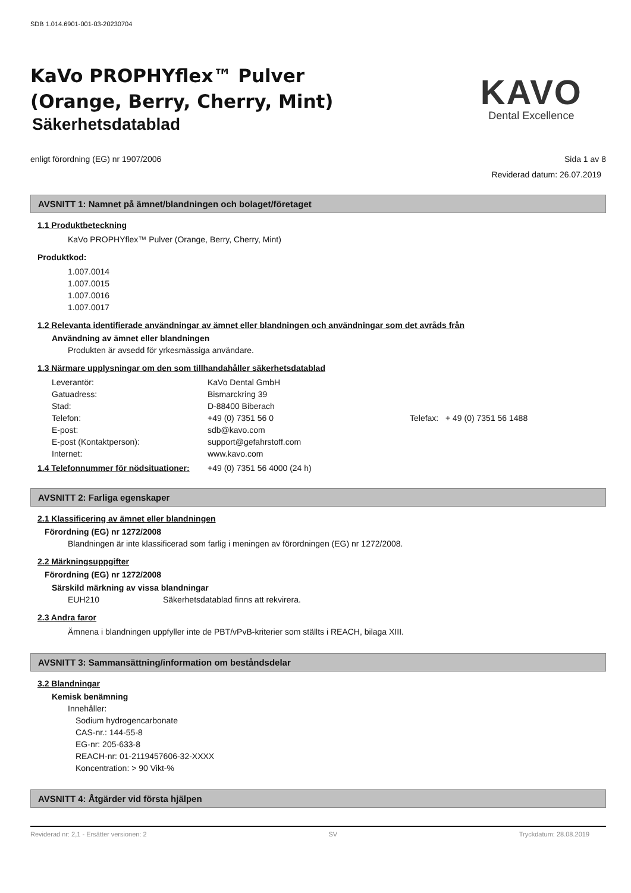SDB 1.014.6901-001-03-20230704
KaVo PROPHYflex™ Pulver
(Orange, Berry, Cherry, Mint)
Säkerhetsdatablad
KAVO
Dental Excellence
enligt förordning (EG) nr 1907/2006 Sida 1 av 8
Reviderad datum: 26.07.2019
AVSNITT 1: Namnet på ämnet/blandningen och bolaget/företaget
1.1 Produktbeteckning
KaVo PROPHYflex™ Pulver (Orange, Berry, Cherry, Mint)
Produktkod:
1.007.0014
1.007.0015
1.007.0016
1.007.0017
1.2 Relevanta identifierade användningar av ämnet eller blandningen och användningar som det avråds från
Användning av ämnet eller blandningen
Produkten är avsedd för yrkesmässiga användare.
1.3 Närmare upplysningar om den som tillhandahåller säkerhetsdatablad
Leverantör:
KaVo Dental GmbH
Gatuadress:
Bismarckring 39
Stad:
D-88400 Biberach
Telefon:
+49 (0) 7351 56 0
Telefax:
+ 49 (0) 7351 56 1488
E-post:
sdb@kavo.com
E-post (Kontaktperson):
support@gefahrstoff.com
Internet:
www.kavo.com
1.4 Telefonnummer för nödsituationer:
+49 (0) 7351 56 4000 (24 h)
AVSNITT 2: Farliga egenskaper
2.1 Klassificering av ämnet eller blandningen
Förordning (EG) nr 1272/2008
Blandningen är inte klassificerad som farlig i meningen av förordningen (EG) nr 1272/2008.
2.2 Märkningsuppgifter
Förordning (EG) nr 1272/2008
Särskild märkning av vissa blandningar
EUH210 Säkerhetsdatablad finns att rekvirera.
2.3 Andra faror
Ämnena i blandningen uppfyller inte de PBT/vPvB-kriterier som ställts i REACH, bilaga XIII.
AVSNITT 3: Sammansättning/information om beståndsdelar
3.2 Blandningar
Kemisk benämning
Innehåller:
Sodium hydrogencarbonate
CAS-nr.: 144-55-8
EG-nr: 205-633-8
REACH-nr: 01-2119457606-32-XXXX
Koncentration: > 90 Vikt-%
AVSNITT 4: Åtgärder vid första hjälpen
Reviderad nr: 2,1 - Ersätter versionen: 2 SV Tryckdatum: 28.08.2019